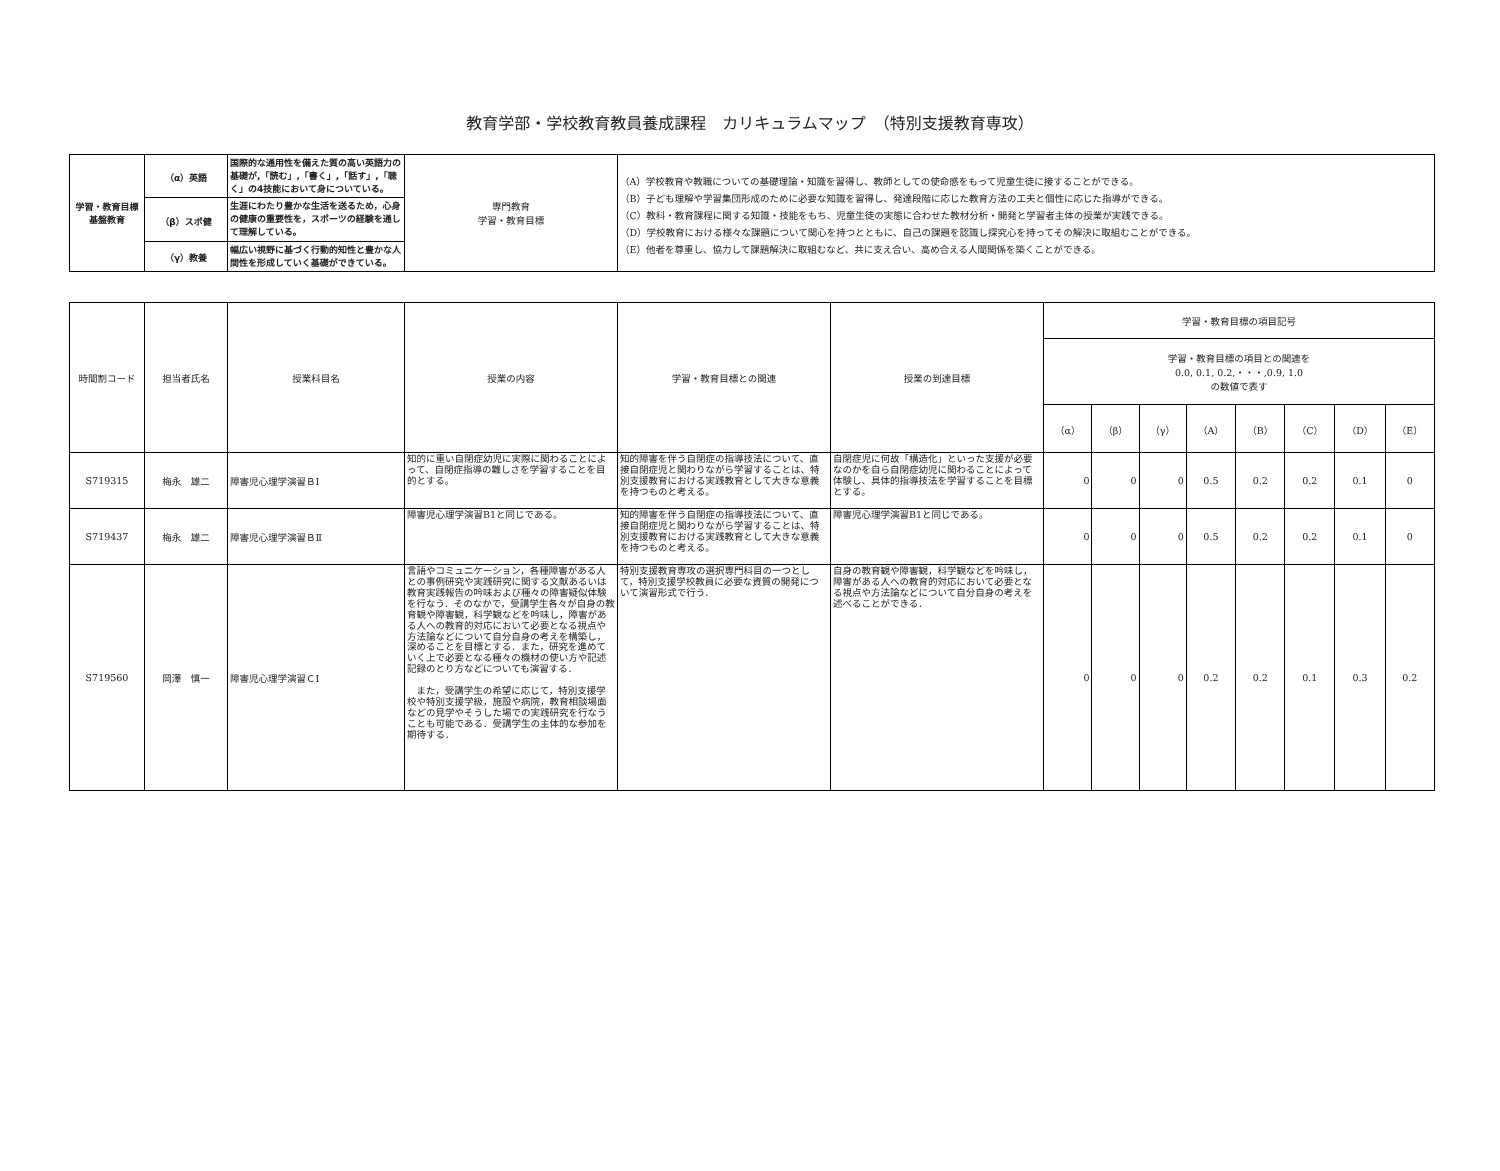教育学部・学校教育教員養成課程　カリキュラムマップ　（特別支援教育専攻）
| 学習・教育目標 基盤教育 | （α）英語 | 国際的な通用性を備えた質の高い英語力の基礎が,「読む」,「書く」,「話す」,「聴く」の4技能において身についている。 | 専門教育 学習・教育目標 | （A）学校教育や教職についての基礎理論・知識を習得し、教師としての使命感をもって児童生徒に接することができる。 （B）子ども理解や学習集団形成のために必要な知識を習得し、発達段階に応じた教育方法の工夫と個性に応じた指導ができる。 （C）教科・教育課程に関する知識・技能をもち、児童生徒の実態に合わせた教材分析・開発と学習者主体の授業が実践できる。 （D）学校教育における様々な課題について関心を持つとともに、自己の課題を認識し探究心を持ってその解決に取組むことができる。 （E）他者を尊重し、協力して課題解決に取組むなど、共に支え合い、高め合える人間関係を築くことができる。 |
| | （β）スポ健 | 生涯にわたり豊かな生活を送るため，心身の健康の重要性を，スポーツの経験を通して理解している。 | | |
| | （γ）教養 | 幅広い視野に基づく行動的知性と豊かな人間性を形成していく基礎ができている。 | | |
| 時間割コード | 担当者氏名 | 授業科目名 | 授業の内容 | 学習・教育目標との関連 | 授業の到達目標 | 学習・教育目標の項目記号 | | | | | | | |
| --- | --- | --- | --- | --- | --- | --- | --- | --- | --- | --- | --- | --- | --- |
| | | | | | | 学習・教育目標の項目との関連を 0.0, 0.1, 0.2,・・・,0.9, 1.0 の数値で表す | | | | | | | |
| | | | | | | （α） | （β） | （γ） | （A） | （B） | （C） | （D） | （E） |
| S719315 | 梅永 雄二 | 障害児心理学演習ＢⅠ | 知的に重い自閉症幼児に実際に関わることによって、自閉症指導の難しさを学習することを目的とする。 | 知的障害を伴う自閉症の指導技法について、直接自閉症児と関わりながら学習することは、特別支援教育における実践教育として大きな意義を持つものと考える。 | 自閉症児に何故「構造化」といった支援が必要なのかを自ら自閉症幼児に関わることによって体験し、具体的指導技法を学習することを目標とする。 | 0 | 0 | 0 | 0.5 | 0.2 | 0.2 | 0.1 | 0 |
| S719437 | 梅永 雄二 | 障害児心理学演習ＢⅡ | 障害児心理学演習B1と同じである。 | 知的障害を伴う自閉症の指導技法について、直接自閉症児と関わりながら学習することは、特別支援教育における実践教育として大きな意義を持つものと考える。 | 障害児心理学演習B1と同じである。 | 0 | 0 | 0 | 0.5 | 0.2 | 0.2 | 0.1 | 0 |
| S719560 | 岡澤 慎一 | 障害児心理学演習ＣⅠ | 言語やコミュニケーション，各種障害がある人との事例研究や実践研究に関する文献あるいは教育実践報告の吟味および種々の障害疑似体験を行なう．そのなかで，受講学生各々が自身の教育観や障害観，科学観などを吟味し，障害がある人への教育的対応において必要となる視点や方法論などについて自分自身の考えを構築し，深めることを目標とする．また，研究を進めていく上で必要となる種々の機材の使い方や記述記録のとり方などについても演習する． また，受講学生の希望に応じて，特別支援学校や特別支援学級，施設や病院，教育相談場面などの見学やそうした場での実践研究を行なうことも可能である．受講学生の主体的な参加を期待する． | 特別支援教育専攻の選択専門科目の一つとして，特別支援学校教員に必要な資質の開発について演習形式で行う． | 自身の教育観や障害観，科学観などを吟味し，障害がある人への教育的対応において必要となる視点や方法論などについて自分自身の考えを述べることができる． | 0 | 0 | 0 | 0.2 | 0.2 | 0.1 | 0.3 | 0.2 |